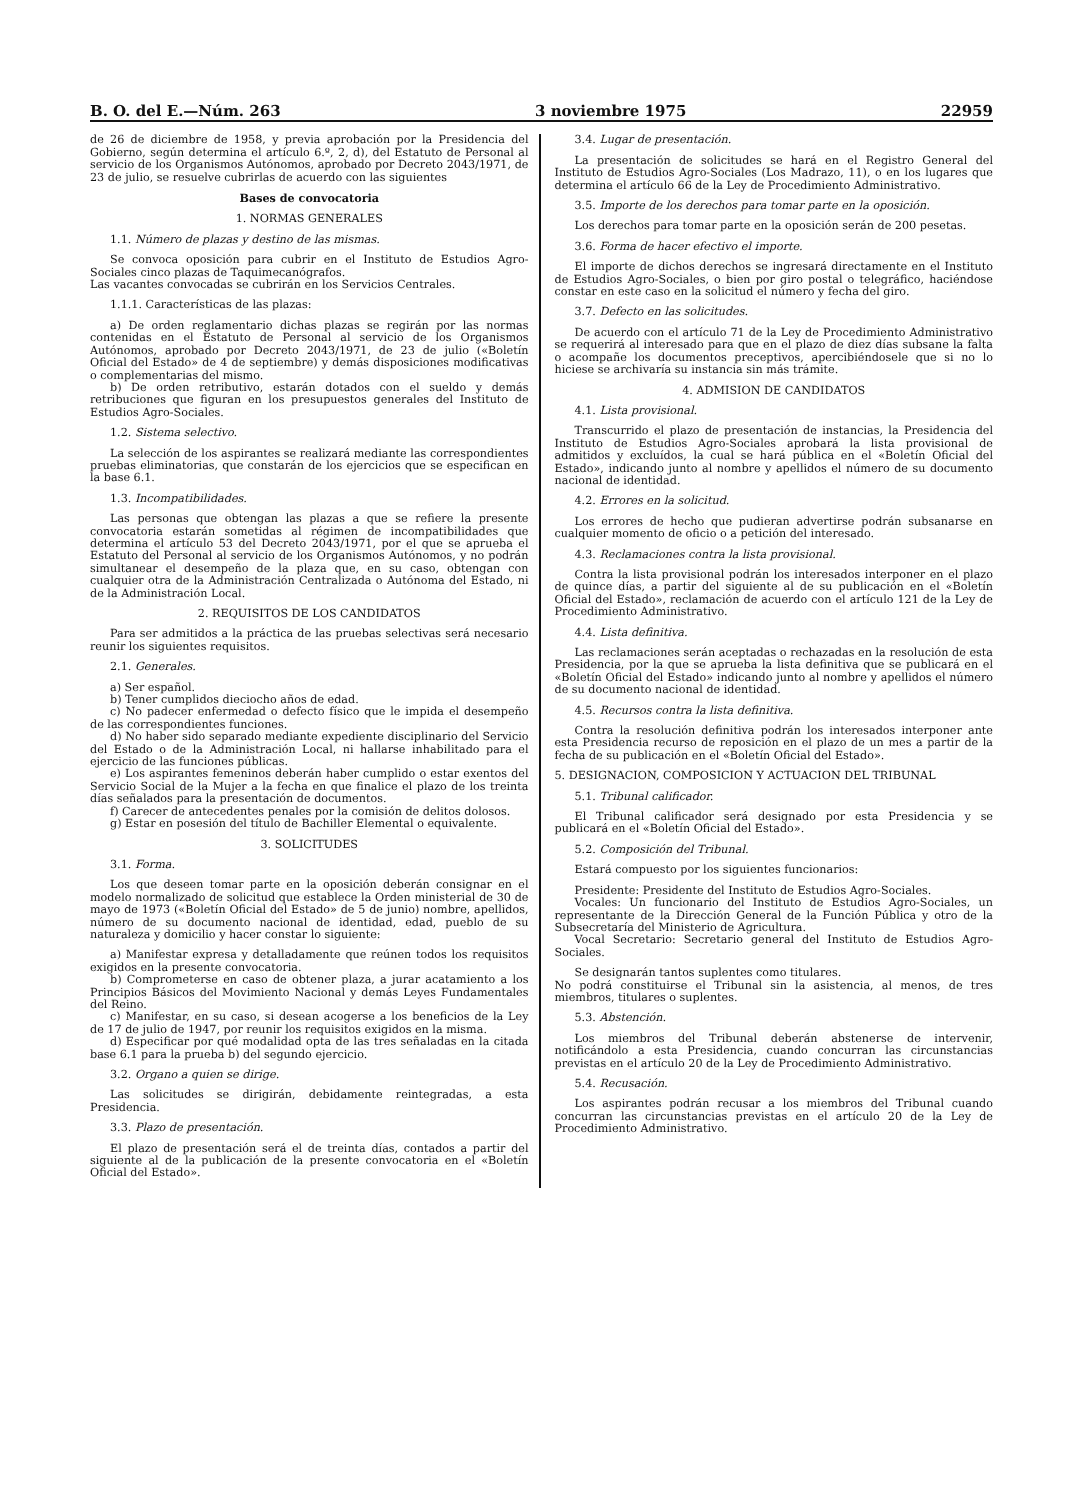B. O. del E.—Núm. 263 3 noviembre 1975 22959
de 26 de diciembre de 1958, y previa aprobación por la Presidencia del Gobierno, según determina el artículo 6.º, 2, d), del Estatuto de Personal al servicio de los Organismos Autónomos, aprobado por Decreto 2043/1971, de 23 de julio, se resuelve cubrirlas de acuerdo con las siguientes
Bases de convocatoria
1. NORMAS GENERALES
1.1. Número de plazas y destino de las mismas.
Se convoca oposición para cubrir en el Instituto de Estudios Agro-Sociales cinco plazas de Taquimecanógrafos.
Las vacantes convocadas se cubrirán en los Servicios Centrales.
1.1.1. Características de las plazas:
a) De orden reglamentario dichas plazas se regirán por las normas contenidas en el Estatuto de Personal al servicio de los Organismos Autónomos, aprobado por Decreto 2043/1971, de 23 de julio («Boletín Oficial del Estado» de 4 de septiembre) y demás disposiciones modificativas o complementarias del mismo.
b) De orden retributivo, estarán dotados con el sueldo y demás retribuciones que figuran en los presupuestos generales del Instituto de Estudios Agro-Sociales.
1.2. Sistema selectivo.
La selección de los aspirantes se realizará mediante las correspondientes pruebas eliminatorias, que constarán de los ejercicios que se especifican en la base 6.1.
1.3. Incompatibilidades.
Las personas que obtengan las plazas a que se refiere la presente convocatoria estarán sometidas al régimen de incompatibilidades que determina el artículo 53 del Decreto 2043/1971, por el que se aprueba el Estatuto del Personal al servicio de los Organismos Autónomos, y no podrán simultanear el desempeño de la plaza que, en su caso, obtengan con cualquier otra de la Administración Centralizada o Autónoma del Estado, ni de la Administración Local.
2. REQUISITOS DE LOS CANDIDATOS
Para ser admitidos a la práctica de las pruebas selectivas será necesario reunir los siguientes requisitos.
2.1. Generales.
a) Ser español.
b) Tener cumplidos dieciocho años de edad.
c) No padecer enfermedad o defecto físico que le impida el desempeño de las correspondientes funciones.
d) No haber sido separado mediante expediente disciplinario del Servicio del Estado o de la Administración Local, ni hallarse inhabilitado para el ejercicio de las funciones públicas.
e) Los aspirantes femeninos deberán haber cumplido o estar exentos del Servicio Social de la Mujer a la fecha en que finalice el plazo de los treinta días señalados para la presentación de documentos.
f) Carecer de antecedentes penales por la comisión de delitos dolosos.
g) Estar en posesión del título de Bachiller Elemental o equivalente.
3. SOLICITUDES
3.1. Forma.
Los que deseen tomar parte en la oposición deberán consignar en el modelo normalizado de solicitud que establece la Orden ministerial de 30 de mayo de 1973 («Boletín Oficial del Estado» de 5 de junio) nombre, apellidos, número de su documento nacional de identidad, edad, pueblo de su naturaleza y domicilio y hacer constar lo siguiente:
a) Manifestar expresa y detalladamente que reúnen todos los requisitos exigidos en la presente convocatoria.
b) Comprometerse en caso de obtener plaza, a jurar acatamiento a los Principios Básicos del Movimiento Nacional y demás Leyes Fundamentales del Reino.
c) Manifestar, en su caso, si desean acogerse a los beneficios de la Ley de 17 de julio de 1947, por reunir los requisitos exigidos en la misma.
d) Especificar por qué modalidad opta de las tres señaladas en la citada base 6.1 para la prueba b) del segundo ejercicio.
3.2. Organo a quien se dirige.
Las solicitudes se dirigirán, debidamente reintegradas, a esta Presidencia.
3.3. Plazo de presentación.
El plazo de presentación será el de treinta días, contados a partir del siguiente al de la publicación de la presente convocatoria en el «Boletín Oficial del Estado».
3.4. Lugar de presentación.
La presentación de solicitudes se hará en el Registro General del Instituto de Estudios Agro-Sociales (Los Madrazo, 11), o en los lugares que determina el artículo 66 de la Ley de Procedimiento Administrativo.
3.5. Importe de los derechos para tomar parte en la oposición.
Los derechos para tomar parte en la oposición serán de 200 pesetas.
3.6. Forma de hacer efectivo el importe.
El importe de dichos derechos se ingresará directamente en el Instituto de Estudios Agro-Sociales, o bien por giro postal o telegráfico, haciéndose constar en este caso en la solicitud el número y fecha del giro.
3.7. Defecto en las solicitudes.
De acuerdo con el artículo 71 de la Ley de Procedimiento Administrativo se requerirá al interesado para que en el plazo de diez días subsane la falta o acompañe los documentos preceptivos, apercibiéndosele que si no lo hiciese se archivaría su instancia sin más trámite.
4. ADMISION DE CANDIDATOS
4.1. Lista provisional.
Transcurrido el plazo de presentación de instancias, la Presidencia del Instituto de Estudios Agro-Sociales aprobará la lista provisional de admitidos y excluídos, la cual se hará pública en el «Boletín Oficial del Estado», indicando junto al nombre y apellidos el número de su documento nacional de identidad.
4.2. Errores en la solicitud.
Los errores de hecho que pudieran advertirse podrán subsanarse en cualquier momento de oficio o a petición del interesado.
4.3. Reclamaciones contra la lista provisional.
Contra la lista provisional podrán los interesados interponer en el plazo de quince días, a partir del siguiente al de su publicación en el «Boletín Oficial del Estado», reclamación de acuerdo con el artículo 121 de la Ley de Procedimiento Administrativo.
4.4. Lista definitiva.
Las reclamaciones serán aceptadas o rechazadas en la resolución de esta Presidencia, por la que se aprueba la lista definitiva que se publicará en el «Boletín Oficial del Estado» indicando junto al nombre y apellidos el número de su documento nacional de identidad.
4.5. Recursos contra la lista definitiva.
Contra la resolución definitiva podrán los interesados interponer ante esta Presidencia recurso de reposición en el plazo de un mes a partir de la fecha de su publicación en el «Boletín Oficial del Estado».
5. DESIGNACION, COMPOSICION Y ACTUACION DEL TRIBUNAL
5.1. Tribunal calificador.
El Tribunal calificador será designado por esta Presidencia y se publicará en el «Boletín Oficial del Estado».
5.2. Composición del Tribunal.
Estará compuesto por los siguientes funcionarios:
Presidente: Presidente del Instituto de Estudios Agro-Sociales.
Vocales: Un funcionario del Instituto de Estudios Agro-Sociales, un representante de la Dirección General de la Función Pública y otro de la Subsecretaría del Ministerio de Agricultura.
Vocal Secretario: Secretario general del Instituto de Estudios Agro-Sociales.
Se designarán tantos suplentes como titulares.
No podrá constituirse el Tribunal sin la asistencia, al menos, de tres miembros, titulares o suplentes.
5.3. Abstención.
Los miembros del Tribunal deberán abstenerse de intervenir, notificándolo a esta Presidencia, cuando concurran las circunstancias previstas en el artículo 20 de la Ley de Procedimiento Administrativo.
5.4. Recusación.
Los aspirantes podrán recusar a los miembros del Tribunal cuando concurran las circunstancias previstas en el artículo 20 de la Ley de Procedimiento Administrativo.